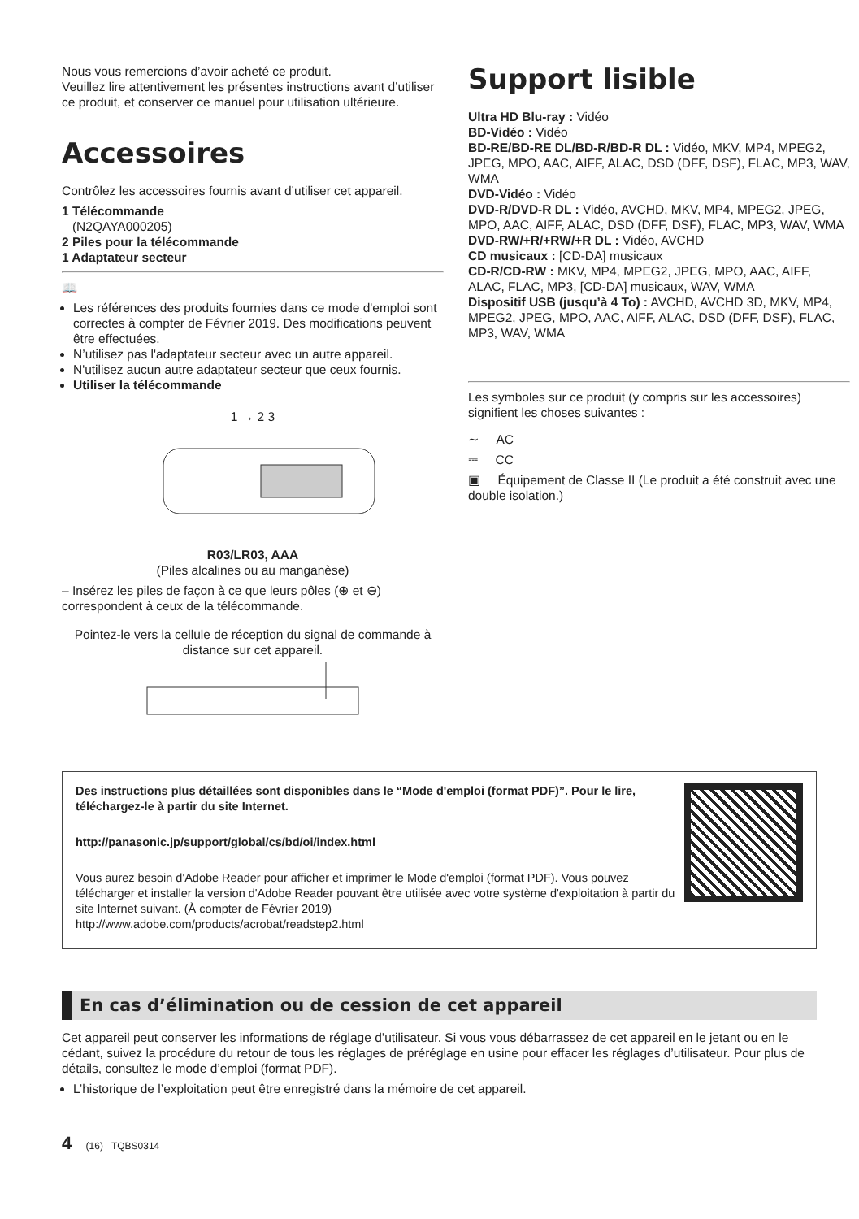Nous vous remercions d’avoir acheté ce produit.
Veuillez lire attentivement les présentes instructions avant d’utiliser ce produit, et conserver ce manuel pour utilisation ultérieure.
Accessoires
Contrôlez les accessoires fournis avant d’utiliser cet appareil.
1 Télécommande
(N2QAYA000205)
2 Piles pour la télécommande
1 Adaptateur secteur
📖
Les références des produits fournies dans ce mode d'emploi sont correctes à compter de Février 2019. Des modifications peuvent être effectuées.
N’utilisez pas l'adaptateur secteur avec un autre appareil.
N'utilisez aucun autre adaptateur secteur que ceux fournis.
Utiliser la télécommande
1 → 2 3
R03/LR03, AAA
(Piles alcalines ou au manganèse)
– Insérez les piles de façon à ce que leurs pôles (⊕ et ⊖) correspondent à ceux de la télécommande.
Pointez-le vers la cellule de réception du signal de commande à distance sur cet appareil.
Support lisible
Ultra HD Blu-ray : Vidéo
BD-Vidéo : Vidéo
BD-RE/BD-RE DL/BD-R/BD-R DL : Vidéo, MKV, MP4, MPEG2, JPEG, MPO, AAC, AIFF, ALAC, DSD (DFF, DSF), FLAC, MP3, WAV, WMA
DVD-Vidéo : Vidéo
DVD-R/DVD-R DL : Vidéo, AVCHD, MKV, MP4, MPEG2, JPEG, MPO, AAC, AIFF, ALAC, DSD (DFF, DSF), FLAC, MP3, WAV, WMA
DVD-RW/+R/+RW/+R DL : Vidéo, AVCHD
CD musicaux : [CD-DA] musicaux
CD-R/CD-RW : MKV, MP4, MPEG2, JPEG, MPO, AAC, AIFF, ALAC, FLAC, MP3, [CD-DA] musicaux, WAV, WMA
Dispositif USB (jusqu’à 4 To) : AVCHD, AVCHD 3D, MKV, MP4, MPEG2, JPEG, MPO, AAC, AIFF, ALAC, DSD (DFF, DSF), FLAC, MP3, WAV, WMA
Les symboles sur ce produit (y compris sur les accessoires) signifient les choses suivantes :
∼ AC
⎓ CC
▣ Équipement de Classe II (Le produit a été construit avec une double isolation.)
Des instructions plus détaillées sont disponibles dans le “Mode d'emploi (format PDF)”. Pour le lire, téléchargez-le à partir du site Internet.
http://panasonic.jp/support/global/cs/bd/oi/index.html
Vous aurez besoin d'Adobe Reader pour afficher et imprimer le Mode d'emploi (format PDF). Vous pouvez télécharger et installer la version d'Adobe Reader pouvant être utilisée avec votre système d'exploitation à partir du site Internet suivant. (À compter de Février 2019)
http://www.adobe.com/products/acrobat/readstep2.html
En cas d’élimination ou de cession de cet appareil
Cet appareil peut conserver les informations de réglage d’utilisateur. Si vous vous débarrassez de cet appareil en le jetant ou en le cédant, suivez la procédure du retour de tous les réglages de préréglage en usine pour effacer les réglages d’utilisateur. Pour plus de détails, consultez le mode d’emploi (format PDF).
L’historique de l’exploitation peut être enregistré dans la mémoire de cet appareil.
4 (16) TQBS0314